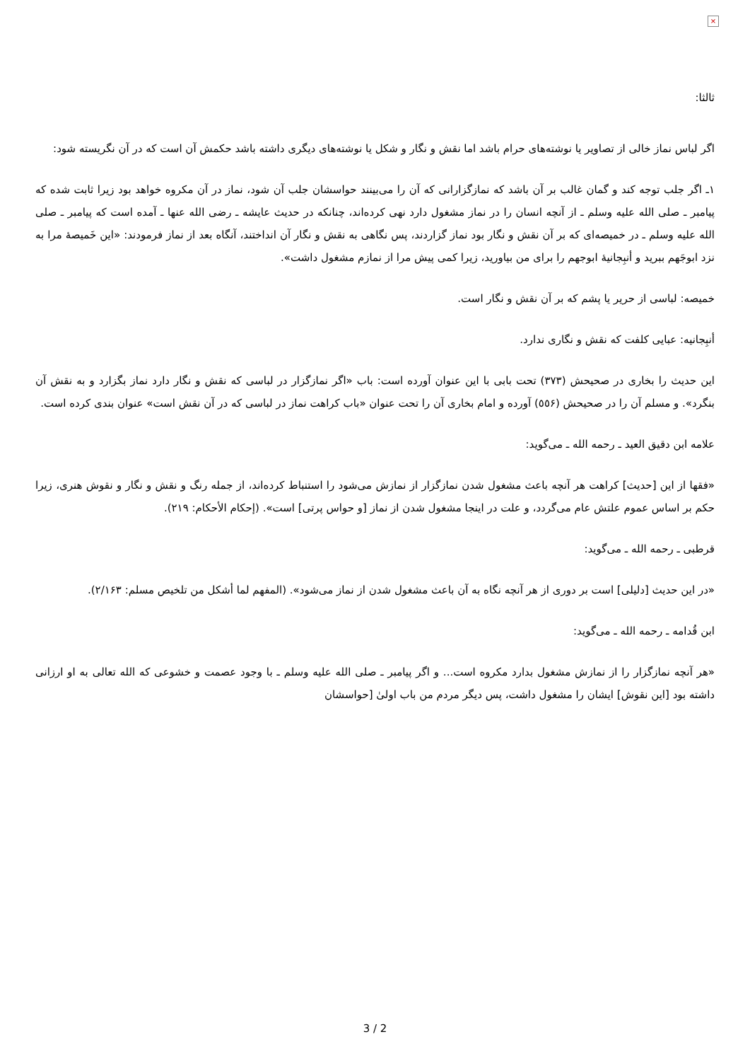×
ثالثا:
اگر لباس نماز خالی از تصاویر یا نوشته‌های حرام باشد اما نقش و نگار و شکل یا نوشته‌های دیگری داشته باشد حکمش آن است که در آن نگریسته شود:
١ـ اگر جلب توجه کند و گمان غالب بر آن باشد که نمازگزارانی که آن را می‌بینند حواسشان جلب آن شود، نماز در آن مکروه خواهد بود زیرا ثابت شده که پیامبر ـ صلی الله علیه وسلم ـ از آنچه انسان را در نماز مشغول دارد نهی کرده‌اند، چنانکه در حدیث عایشه ـ رضی الله عنها ـ آمده است که پیامبر ـ صلی الله علیه وسلم ـ در خمیصه‌ای که بر آن نقش و نگار بود نماز گزاردند، پس نگاهی به نقش و نگار آن انداختند، آنگاه بعد از نماز فرمودند: «این خَمیصهٔ مرا به نزد ابوجَهم ببرید و أنبِجانیهٔ ابوجهم را برای من بیاورید، زیرا کمی پیش مرا از نمازم مشغول داشت».
خمیصه: لباسی از حریر یا پشم که بر آن نقش و نگار است.
أنبِجانیه: عبایی کلفت که نقش و نگاری ندارد.
این حدیث را بخاری در صحیحش (٣٧٣) تحت بابی با این عنوان آورده است: باب «اگر نمازگزار در لباسی که نقش و نگار دارد نماز بگزارد و به نقش آن بنگرد». و مسلم آن را در صحیحش (٥٥۶) آورده و امام بخاری آن را تحت عنوان «باب کراهت نماز در لباسی که در آن نقش است» عنوان بندی کرده است.
علامه ابن دقیق العید ـ رحمه الله ـ می‌گوید:
«فقها از این [حدیث] کراهت هر آنچه باعث مشغول شدن نمازگزار از نمازش می‌شود را استنباط کرده‌اند، از جمله رنگ و نقش و نگار و نقوش هنری، زیرا حکم بر اساس عموم علتش عام می‌گردد، و علت در اینجا مشغول شدن از نماز [و حواس پرتی] است». (إحکام الأحکام: ٢١٩).
قرطبی ـ رحمه الله ـ می‌گوید:
«در این حدیث [دلیلی] است بر دوری از هر آنچه نگاه به آن باعث مشغول شدن از نماز می‌شود». (المفهم لما أشکل من تلخیص مسلم: ٢/١۶٣).
ابن قُدامه ـ رحمه الله ـ می‌گوید:
«هر آنچه نمازگزار را از نمازش مشغول بدارد مکروه است... و اگر پیامبر ـ صلی الله علیه وسلم ـ با وجود عصمت و خشوعی که الله تعالی به او ارزانی داشته بود [این نقوش] ایشان را مشغول داشت، پس دیگر مردم من باب اولیٰ [حواسشان
3 / 2